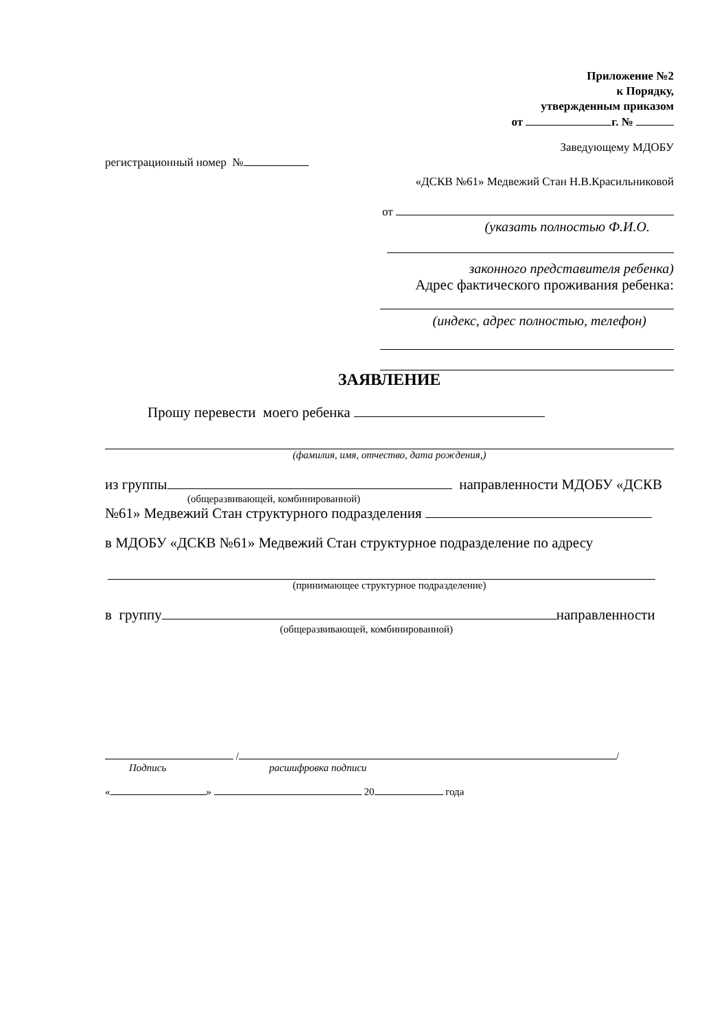Приложение №2
к Порядку,
утвержденным приказом
от г. №
Заведующему МДОБУ
регистрационный номер №
«ДСКВ №61» Медвежий Стан Н.В.Красильниковой
от
(указать полностью Ф.И.О.
законного представителя ребенка)
Адрес фактического проживания ребенка:
(индекс, адрес полностью, телефон)
ЗАЯВЛЕНИЕ
Прошу перевести моего ребенка
(фамилия, имя, отчество, дата рождения,)
из группы направленности МДОБУ «ДСКВ
(общеразвивающей, комбинированной)
№61» Медвежий Стан структурного подразделения
в МДОБУ «ДСКВ №61» Медвежий Стан структурное подразделение по адресу
(принимающее структурное подразделение)
в группу направленности
(общеразвивающей, комбинированной)
/ /
Подпись расшифровка подписи
« » 20 года